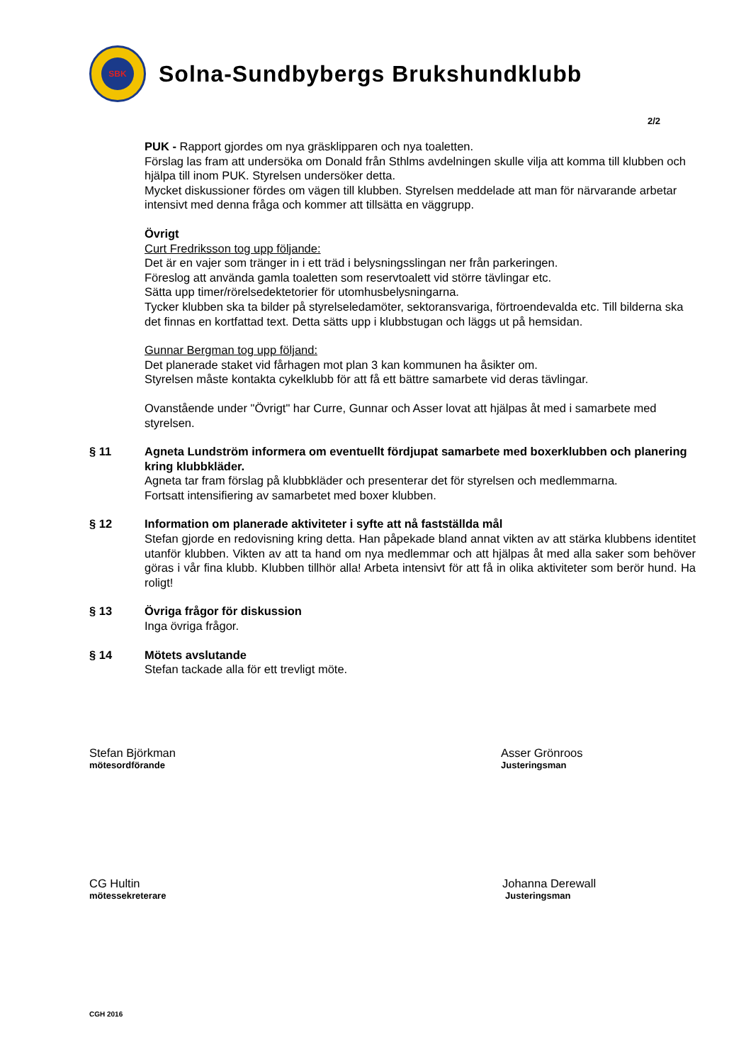SBK
Solna-Sundbybergs Brukshundklubb
2/2
PUK - Rapport gjordes om nya gräsklipparen och nya toaletten.
Förslag las fram att undersöka om Donald från Sthlms avdelningen skulle vilja att komma till klubben och hjälpa till inom PUK. Styrelsen undersöker detta.
Mycket diskussioner fördes om vägen till klubben. Styrelsen meddelade att man för närvarande arbetar intensivt med denna fråga och kommer att tillsätta en väggrupp.
Övrigt
Curt Fredriksson tog upp följande:
Det är en vajer som tränger in i ett träd i belysningsslingan ner från parkeringen.
Föreslog att använda gamla toaletten som reservtoalett vid större tävlingar etc.
Sätta upp timer/rörelsedektetorier för utomhusbelysningarna.
Tycker klubben ska ta bilder på styrelseledamöter, sektoransvariga, förtroendevalda etc. Till bilderna ska det finnas en kortfattad text. Detta sätts upp i klubbstugan och läggs ut på hemsidan.
Gunnar Bergman tog upp följand:
Det planerade staket vid fårhagen mot plan 3 kan kommunen ha åsikter om.
Styrelsen måste kontakta cykelklubb för att få ett bättre samarbete vid deras tävlingar.
Ovanstående under "Övrigt" har Curre, Gunnar och Asser lovat att hjälpas åt med i samarbete med styrelsen.
§ 11 Agneta Lundström informera om eventuellt fördjupat samarbete med boxerklubben och planering kring klubbkläder.
Agneta tar fram förslag på klubbkläder och presenterar det för styrelsen och medlemmarna.
Fortsatt intensifiering av samarbetet med boxer klubben.
§ 12 Information om planerade aktiviteter i syfte att nå fastställda mål
Stefan gjorde en redovisning kring detta. Han påpekade bland annat vikten av att stärka klubbens identitet utanför klubben. Vikten av att ta hand om nya medlemmar och att hjälpas åt med alla saker som behöver göras i vår fina klubb. Klubben tillhör alla! Arbeta intensivt för att få in olika aktiviteter som berör hund. Ha roligt!
§ 13 Övriga frågor för diskussion
Inga övriga frågor.
§ 14 Mötets avslutande
Stefan tackade alla för ett trevligt möte.
Stefan Björkman
mötesordförande
Asser Grönroos
Justeringsman
CG Hultin
mötessekreterare
Johanna Derewall
Justeringsman
CGH 2016